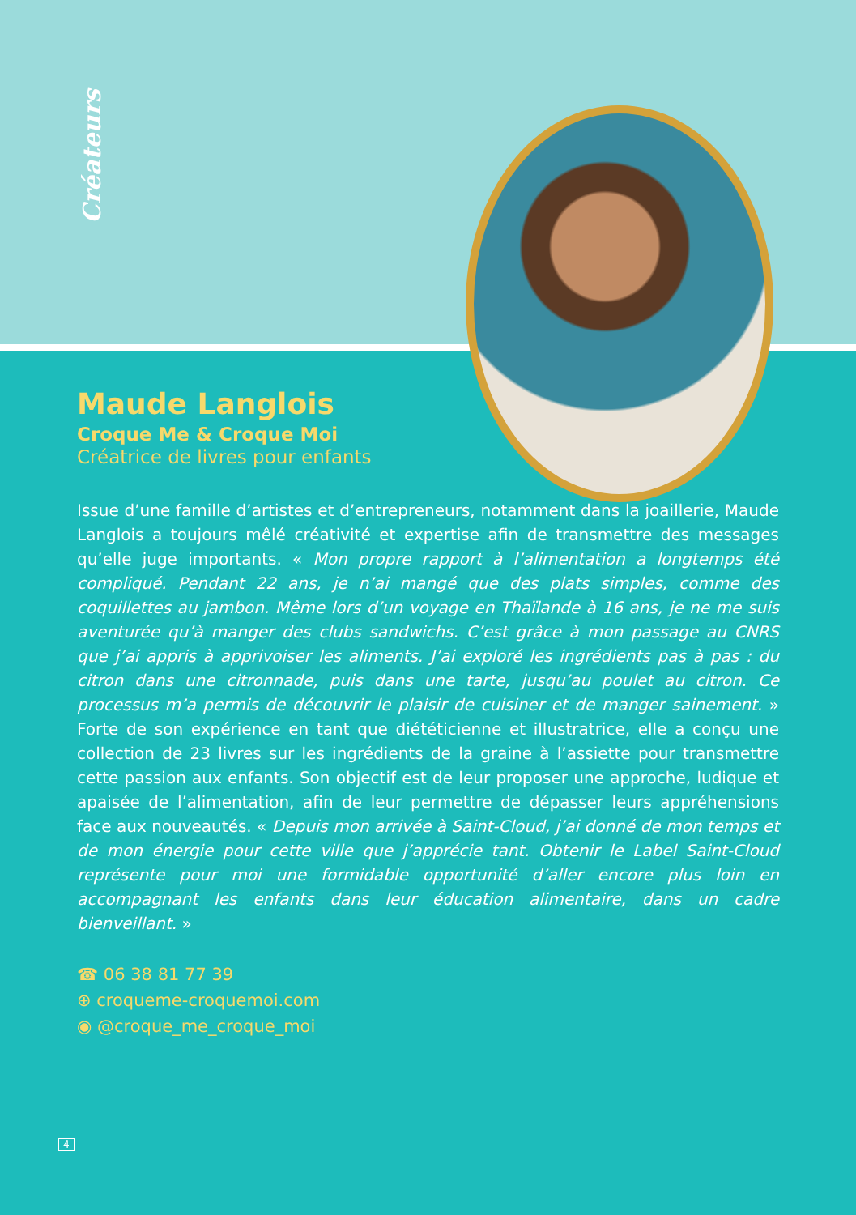Créateurs
Maude Langlois
Croque Me & Croque Moi
Créatrice de livres pour enfants
Issue d’une famille d’artistes et d’entrepreneurs, notamment dans la joaillerie, Maude Langlois a toujours mêlé créativité et expertise afin de transmettre des messages qu’elle juge importants. « Mon propre rapport à l’alimentation a longtemps été compliqué. Pendant 22 ans, je n’ai mangé que des plats simples, comme des coquillettes au jambon. Même lors d’un voyage en Thaïlande à 16 ans, je ne me suis aventurée qu’à manger des clubs sandwichs. C’est grâce à mon passage au CNRS que j’ai appris à apprivoiser les aliments. J’ai exploré les ingrédients pas à pas : du citron dans une citronnade, puis dans une tarte, jusqu’au poulet au citron. Ce processus m’a permis de découvrir le plaisir de cuisiner et de manger sainement. » Forte de son expérience en tant que diététicienne et illustratrice, elle a conçu une collection de 23 livres sur les ingrédients de la graine à l’assiette pour transmettre cette passion aux enfants. Son objectif est de leur proposer une approche, ludique et apaisée de l’alimentation, afin de leur permettre de dépasser leurs appréhensions face aux nouveautés. « Depuis mon arrivée à Saint-Cloud, j’ai donné de mon temps et de mon énergie pour cette ville que j’apprécie tant. Obtenir le Label Saint-Cloud représente pour moi une formidable opportunité d’aller encore plus loin en accompagnant les enfants dans leur éducation alimentaire, dans un cadre bienveillant. »
☎ 06 38 81 77 39
⊕ croqueme-croquemoi.com
◉ @croque_me_croque_moi
4